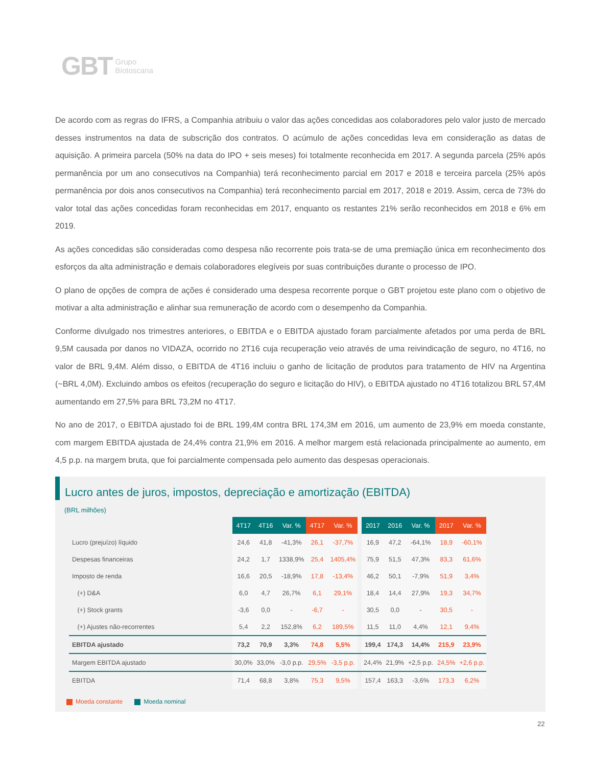GBT Grupo
Biotoscana
De acordo com as regras do IFRS, a Companhia atribuiu o valor das ações concedidas aos colaboradores pelo valor justo de mercado desses instrumentos na data de subscrição dos contratos. O acúmulo de ações concedidas leva em consideração as datas de aquisição. A primeira parcela (50% na data do IPO + seis meses) foi totalmente reconhecida em 2017. A segunda parcela (25% após permanência por um ano consecutivos na Companhia) terá reconhecimento parcial em 2017 e 2018 e terceira parcela (25% após permanência por dois anos consecutivos na Companhia) terá reconhecimento parcial em 2017, 2018 e 2019. Assim, cerca de 73% do valor total das ações concedidas foram reconhecidas em 2017, enquanto os restantes 21% serão reconhecidos em 2018 e 6% em 2019.
As ações concedidas são consideradas como despesa não recorrente pois trata-se de uma premiação única em reconhecimento dos esforços da alta administração e demais colaboradores elegíveis por suas contribuições durante o processo de IPO.
O plano de opções de compra de ações é considerado uma despesa recorrente porque o GBT projetou este plano com o objetivo de motivar a alta administração e alinhar sua remuneração de acordo com o desempenho da Companhia.
Conforme divulgado nos trimestres anteriores, o EBITDA e o EBITDA ajustado foram parcialmente afetados por uma perda de BRL 9,5M causada por danos no VIDAZA, ocorrido no 2T16 cuja recuperação veio através de uma reivindicação de seguro, no 4T16, no valor de BRL 9,4M. Além disso, o EBITDA de 4T16 incluiu o ganho de licitação de produtos para tratamento de HIV na Argentina (~BRL 4,0M). Excluindo ambos os efeitos (recuperação do seguro e licitação do HIV), o EBITDA ajustado no 4T16 totalizou BRL 57,4M aumentando em 27,5% para BRL 73,2M no 4T17.
No ano de 2017, o EBITDA ajustado foi de BRL 199,4M contra BRL 174,3M em 2016, um aumento de 23,9% em moeda constante, com margem EBITDA ajustada de 24,4% contra 21,9% em 2016. A melhor margem está relacionada principalmente ao aumento, em 4,5 p.p. na margem bruta, que foi parcialmente compensada pelo aumento das despesas operacionais.
Lucro antes de juros, impostos, depreciação e amortização (EBITDA)
(BRL milhões)
| | 4T17 | 4T16 | Var. % | 4T17 | Var. % | | 2017 | 2016 | Var. % | 2017 | Var. % |
| Lucro (prejuízo) líquido | 24,6 | 41,8 | -41,3% | 26,1 | -37,7% | | 16,9 | 47,2 | -64,1% | 18,9 | -60,1% |
| Despesas financeiras | 24,2 | 1,7 | 1338,9% | 25,4 | 1405,4% | | 75,9 | 51,5 | 47,3% | 83,3 | 61,6% |
| Imposto de renda | 16,6 | 20,5 | -18,9% | 17,8 | -13,4% | | 46,2 | 50,1 | -7,9% | 51,9 | 3,4% |
| (+) D&A | 6,0 | 4,7 | 26,7% | 6,1 | 29,1% | | 18,4 | 14,4 | 27,9% | 19,3 | 34,7% |
| (+) Stock grants | -3,6 | 0,0 | - | -6,7 | - | | 30,5 | 0,0 | - | 30,5 | - |
| (+) Ajustes não-recorrentes | 5,4 | 2,2 | 152,8% | 6,2 | 189,5% | | 11,5 | 11,0 | 4,4% | 12,1 | 9,4% |
| EBITDA ajustado | 73,2 | 70,9 | 3,3% | 74,8 | 5,5% | | 199,4 | 174,3 | 14,4% | 215,9 | 23,9% |
| Margem EBITDA ajustado | 30,0% | 33,0% | -3,0 p.p. | 29,5% | -3,5 p.p. | | 24,4% | 21,9% | +2,5 p.p. | 24,5% | +2,6 p.p. |
| EBITDA | 71,4 | 68,8 | 3,8% | 75,3 | 9,5% | | 157,4 | 163,3 | -3,6% | 173,3 | 6,2% |
Moeda constante Moeda nominal
22